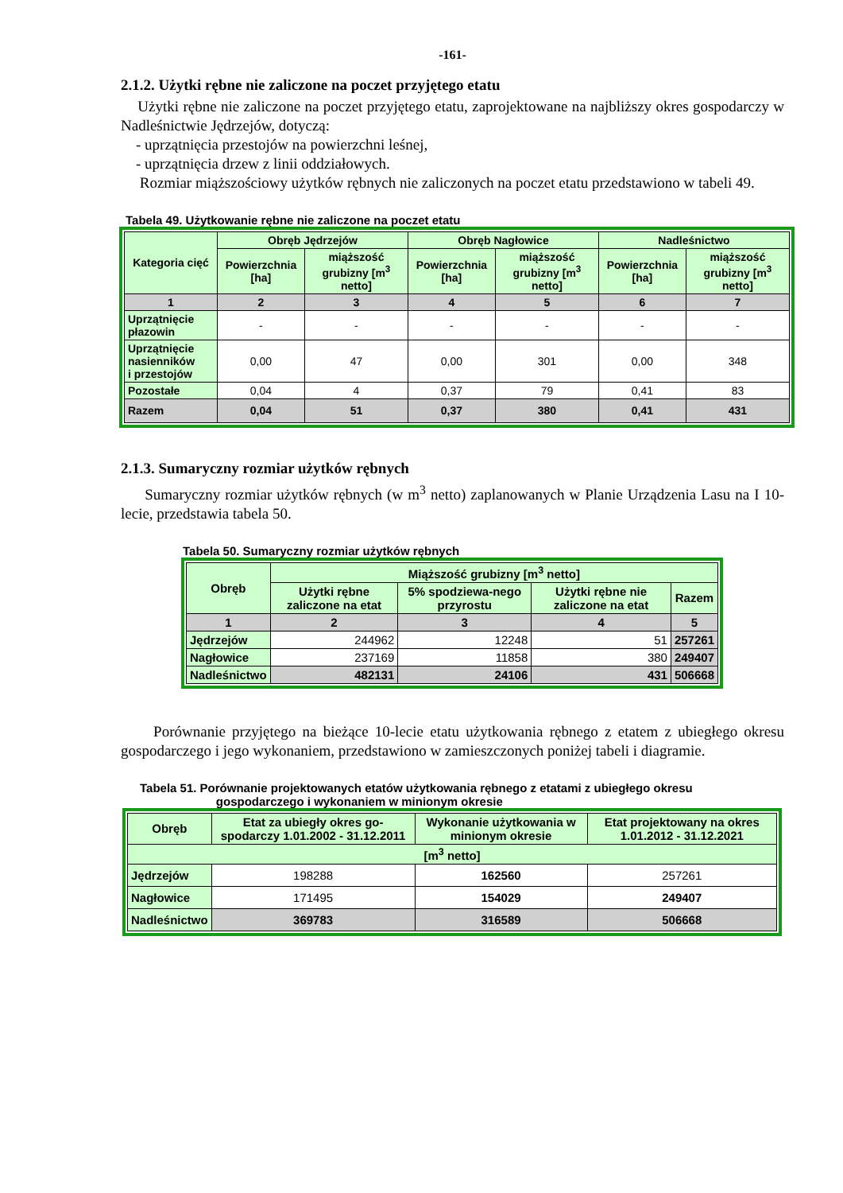-161-
2.1.2. Użytki rębne nie zaliczone na poczet przyjętego etatu
Użytki rębne nie zaliczone na poczet przyjętego etatu, zaprojektowane na najbliższy okres gospodarczy w Nadleśnictwie Jędrzejów, dotyczą:
- uprzątnięcia przestojów na powierzchni leśnej,
- uprzątnięcia drzew z linii oddziałowych.
Rozmiar miąższościowy użytków rębnych nie zaliczonych na poczet etatu przedstawiono w tabeli 49.
Tabela 49. Użytkowanie rębne nie zaliczone na poczet etatu
| Kategoria cięć | Obręb Jędrzejów | | Obręb Nagłowice | | Nadleśnictwo | |
| --- | --- | --- | --- | --- | --- | --- |
| | Powierzchnia [ha] | miąższość grubizny [m<sup>3</sup> netto] | Powierzchnia [ha] | miąższość grubizny [m<sup>3</sup> netto] | Powierzchnia [ha] | miąższość grubizny [m<sup>3</sup> netto] |
| 1 | 2 | 3 | 4 | 5 | 6 | 7 |
| Uprzątnięcie płazowin | - | - | - | - | - | - |
| Uprzątnięcie nasienników i przestojów | 0,00 | 47 | 0,00 | 301 | 0,00 | 348 |
| Pozostałe | 0,04 | 4 | 0,37 | 79 | 0,41 | 83 |
| Razem | 0,04 | 51 | 0,37 | 380 | 0,41 | 431 |
2.1.3. Sumaryczny rozmiar użytków rębnych
Sumaryczny rozmiar użytków rębnych (w m<sup>3</sup> netto) zaplanowanych w Planie Urządzenia Lasu na I 10-lecie, przedstawia tabela 50.
Tabela 50. Sumaryczny rozmiar użytków rębnych
| Obręb | Miąższość grubizny [m<sup>3</sup> netto] | | | |
| --- | --- | --- | --- | --- |
| | Użytki rębne zaliczone na etat | 5% spodziewa-nego przyrostu | Użytki rębne nie zaliczone na etat | Razem |
| 1 | 2 | 3 | 4 | 5 |
| Jędrzejów | 244962 | 12248 | 51 | 257261 |
| Nagłowice | 237169 | 11858 | 380 | 249407 |
| Nadleśnictwo | 482131 | 24106 | 431 | 506668 |
Porównanie przyjętego na bieżące 10-lecie etatu użytkowania rębnego z etatem z ubiegłego okresu gospodarczego i jego wykonaniem, przedstawiono w zamieszczonych poniżej tabeli i diagramie.
Tabela 51. Porównanie projektowanych etatów użytkowania rębnego z etatami z ubiegłego okresu
gospodarczego i wykonaniem w minionym okresie
| Obręb | Etat za ubiegły okres go-spodarczy 1.01.2002 - 31.12.2011 | Wykonanie użytkowania w minionym okresie | Etat projektowany na okres 1.01.2012 - 31.12.2021 |
| --- | --- | --- | --- |
| [m<sup>3</sup> netto] | | | |
| Jędrzejów | 198288 | 162560 | 257261 |
| Nagłowice | 171495 | 154029 | 249407 |
| Nadleśnictwo | 369783 | 316589 | 506668 |